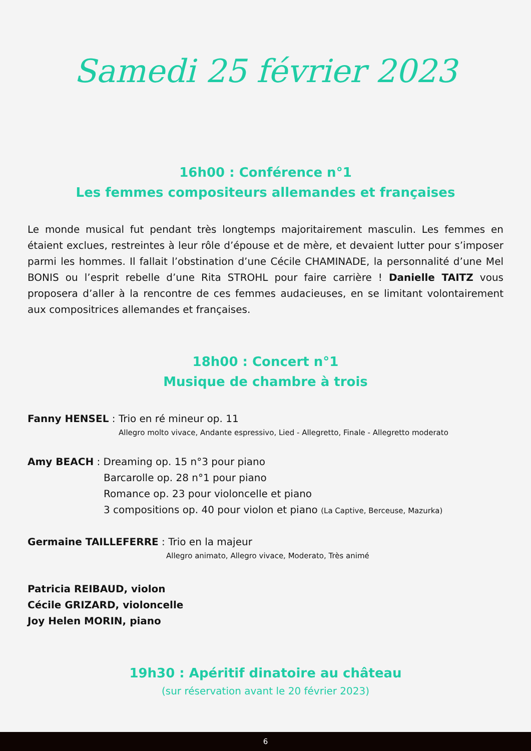Samedi 25 février 2023
16h00 : Conférence n°1
Les femmes compositeurs allemandes et françaises
Le monde musical fut pendant très longtemps majoritairement masculin. Les femmes en étaient exclues, restreintes à leur rôle d’épouse et de mère, et devaient lutter pour s’imposer parmi les hommes. Il fallait l’obstination d’une Cécile CHAMINADE, la personnalité d’une Mel BONIS ou l’esprit rebelle d’une Rita STROHL pour faire carrière ! Danielle TAITZ vous proposera d’aller à la rencontre de ces femmes audacieuses, en se limitant volontairement aux compositrices allemandes et françaises.
18h00 : Concert n°1
Musique de chambre à trois
Fanny HENSEL : Trio en ré mineur op. 11
Allegro molto vivace, Andante espressivo, Lied - Allegretto, Finale - Allegretto moderato
Amy BEACH : Dreaming op. 15 n°3 pour piano
Barcarolle op. 28 n°1 pour piano
Romance op. 23 pour violoncelle et piano
3 compositions op. 40 pour violon et piano (La Captive, Berceuse, Mazurka)
Germaine TAILLEFERRE : Trio en la majeur
Allegro animato, Allegro vivace, Moderato, Très animé
Patricia REIBAUD, violon
Cécile GRIZARD, violoncelle
Joy Helen MORIN, piano
19h30 : Apéritif dinatoire au château
(sur réservation avant le 20 février 2023)
6